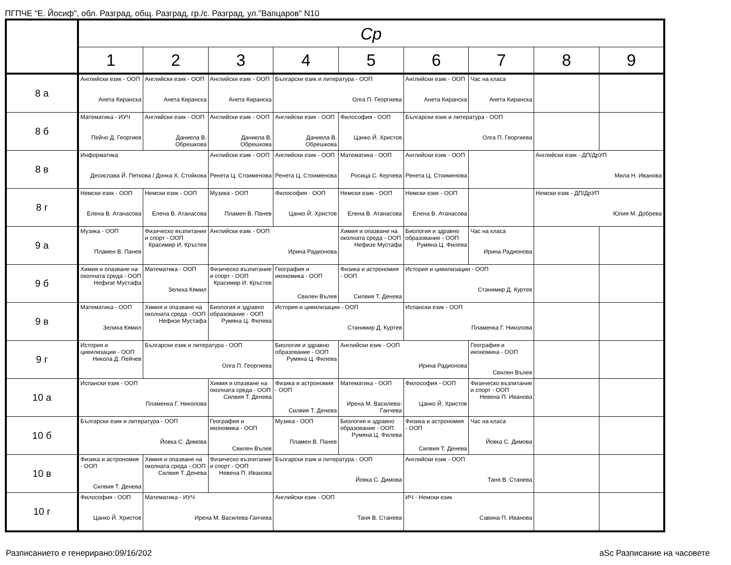ПГПЧЕ "Е. Йосиф", обл. Разград, общ. Разград, гр./с. Разград, ул."Вапцаров" N10
| | Ср | | | | | | | | |
| --- | --- | --- | --- | --- | --- | --- | --- | --- | --- |
| | 1 | 2 | 3 | 4 | 5 | 6 | 7 | 8 | 9 |
| 8 а | Английски език - ООП Анета Киранска | Английски език - ООП Анета Киранска | Английски език - ООП Анета Киранска | Български език и литература - ООП Олга П. Георгиева | | Английски език - ООП Анета Киранска | Час на класа Анета Киранска | | |
| 8 б | Математика - ИУЧ Пейчо Д. Георгиев | Английски език - ООП Даниела В. Обрешкова | Английски език - ООП Даниела В. Обрешкова | Английски език - ООП Даниела В. Обрешкова | Философия - ООП Цанко Й. Христов | Български език и литература - ООП Олга П. Георгиева | | | |
| 8 в | Информатика Десислава Й. Петкова / Донка Х. Стойкова | | Английски език - ООП Ренета Ц. Стоименова | Английски език - ООП Ренета Ц. Стоименова | Математика - ООП Росица С. Керчева | Английски език - ООП Ренета Ц. Стоименова | | Английски език - ДП/ДрУП Мила Н. Иванова | |
| 8 г | Немски език - ООП Елена В. Атанасова | Немски език - ООП Елена В. Атанасова | Музика - ООП Пламен В. Панев | Философия - ООП Цанко Й. Христов | Немски език - ООП Елена В. Атанасова | Немски език - ООП Елена В. Атанасова | | Немски език - ДП/ДрУП Юлия М. Добрева | |
| 9 а | Музика - ООП Пламен В. Панев | Физическо възпитание и спорт - ООП Красимир И. Кръстев | Английски език - ООП Ирина Радионова | | Химия и опазване на околната среда - ООП Нефизе Мустафа | Биология и здравно образование - ООП Румяна Ц. Филева | Час на класа Ирина Радионова | | |
| 9 б | Химия и опазване на околната среда - ООП Нефизе Мустафа | Математика - ООП Зелиха Кямил | Физическо възпитание и спорт - ООП Красимир И. Кръстев | География и икономика - ООП Свилен Вълев | Физика и астрономия - ООП Силвия Т. Денева | История и цивилизации - ООП Станимир Д. Куртев | | | |
| 9 в | Математика - ООП Зелиха Кямил | Химия и опазване на околната среда - ООП Нефизе Мустафа | Биология и здравно образование - ООП Румяна Ц. Филева | История и цивилизации - ООП Станимир Д. Куртев | | Испански език - ООП Пламенка Г. Николова | | | |
| 9 г | История и цивилизации - ООП Никола Д. Пейчев | Български език и литература - ООП Олга П. Георгиева | | Биология и здравно образование - ООП Румяна Ц. Филева | Английски език - ООП Ирина Радионова | | География и икономика - ООП Свилен Вълев | | |
| 10 а | Испански език - ООП Пламенка Г. Николова | | Химия и опазване на околната среда - ООП Силвия Т. Денева | Физика и астрономия - ООП Силвия Т. Денева | Математика - ООП Ирена М. Василева-Ганчева | Философия - ООП Цанко Й. Христов | Физическо възпитание и спорт - ООП Невена П. Иванова | | |
| 10 б | Български език и литература - ООП Йовка С. Димова | | География и икономика - ООП Свилен Вълев | Музика - ООП Пламен В. Панев | Биология и здравно образование - ООП Румяна Ц. Филева | Физика и астрономия - ООП Силвия Т. Денева | Час на класа Йовка С. Димова | | |
| 10 в | Физика и астрономия - ООП Силвия Т. Денева | Химия и опазване на околната среда - ООП Силвия Т. Денева | Физическо възпитание и спорт - ООП Невена П. Иванова | Български език и литература - ООП Йовка С. Димова | | Английски език - ООП Таня В. Станева | | | |
| 10 г | Философия - ООП Цанко Й. Христов | Математика - ИУЧ Ирена М. Василева-Ганчева | | Английски език - ООП Таня В. Станева | | ИЧ - Немски език Савина П. Иванова | | | |
Разписанието е генерирано:09/16/202
aSc Разписание на часовете